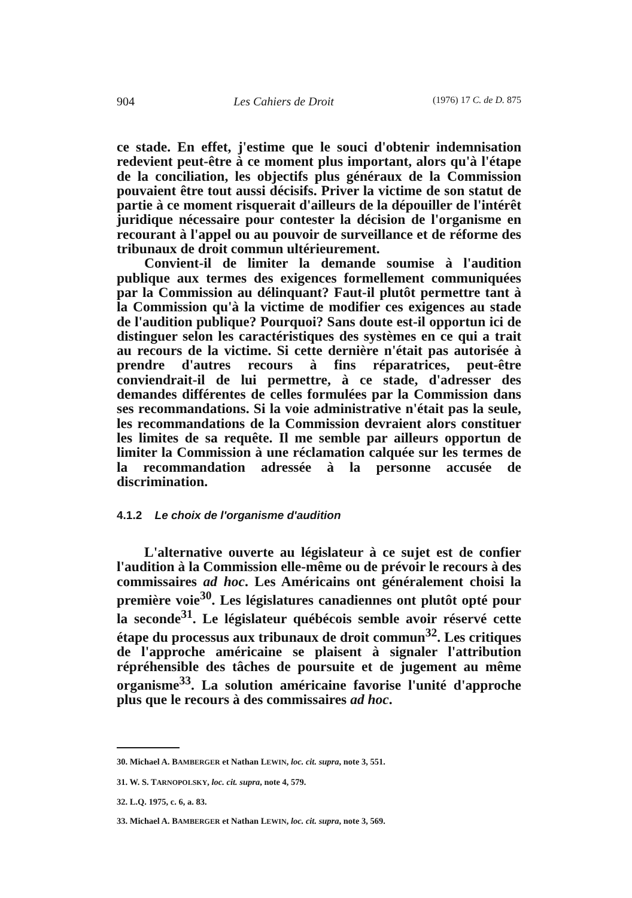904 Les Cahiers de Droit (1976) 17 C. de D. 875
ce stade. En effet, j'estime que le souci d'obtenir indemnisation redevient peut-être à ce moment plus important, alors qu'à l'étape de la conciliation, les objectifs plus généraux de la Commission pouvaient être tout aussi décisifs. Priver la victime de son statut de partie à ce moment risquerait d'ailleurs de la dépouiller de l'intérêt juridique nécessaire pour contester la décision de l'organisme en recourant à l'appel ou au pouvoir de surveillance et de réforme des tribunaux de droit commun ultérieurement.
Convient-il de limiter la demande soumise à l'audition publique aux termes des exigences formellement communiquées par la Commission au délinquant? Faut-il plutôt permettre tant à la Commission qu'à la victime de modifier ces exigences au stade de l'audition publique? Pourquoi? Sans doute est-il opportun ici de distinguer selon les caractéristiques des systèmes en ce qui a trait au recours de la victime. Si cette dernière n'était pas autorisée à prendre d'autres recours à fins réparatrices, peut-être conviendrait-il de lui permettre, à ce stade, d'adresser des demandes différentes de celles formulées par la Commission dans ses recommandations. Si la voie administrative n'était pas la seule, les recommandations de la Commission devraient alors constituer les limites de sa requête. Il me semble par ailleurs opportun de limiter la Commission à une réclamation calquée sur les termes de la recommandation adressée à la personne accusée de discrimination.
4.1.2 Le choix de l'organisme d'audition
L'alternative ouverte au législateur à ce sujet est de confier l'audition à la Commission elle-même ou de prévoir le recours à des commissaires ad hoc. Les Américains ont généralement choisi la première voie<sup>30</sup>. Les législatures canadiennes ont plutôt opté pour la seconde<sup>31</sup>. Le législateur québécois semble avoir réservé cette étape du processus aux tribunaux de droit commun<sup>32</sup>. Les critiques de l'approche américaine se plaisent à signaler l'attribution répréhensible des tâches de poursuite et de jugement au même organisme<sup>33</sup>. La solution américaine favorise l'unité d'approche plus que le recours à des commissaires ad hoc.
30. Michael A. BAMBERGER et Nathan LEWIN, loc. cit. supra, note 3, 551.
31. W. S. TARNOPOLSKY, loc. cit. supra, note 4, 579.
32. L.Q. 1975, c. 6, a. 83.
33. Michael A. BAMBERGER et Nathan LEWIN, loc. cit. supra, note 3, 569.